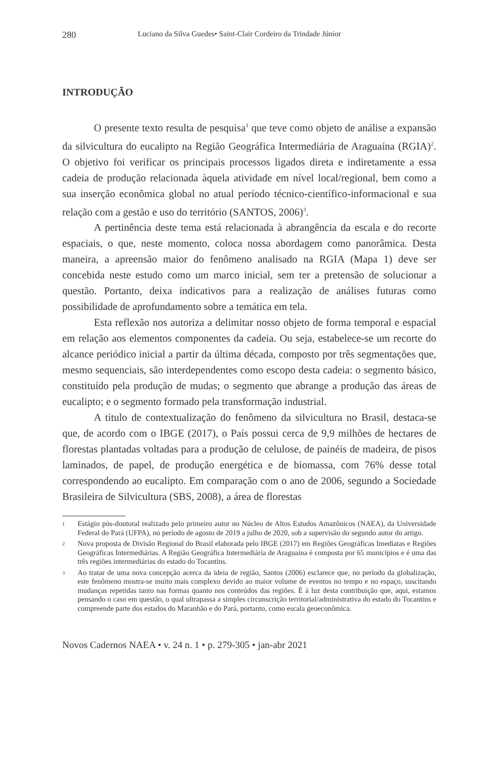280 Luciano da Silva Guedes• Saint-Clair Cordeiro da Trindade Júnior
INTRODUÇÃO
O presente texto resulta de pesquisa<sup>1</sup> que teve como objeto de análise a expansão da silvicultura do eucalipto na Região Geográfica Intermediária de Araguaína (RGIA)<sup>2</sup>. O objetivo foi verificar os principais processos ligados direta e indiretamente a essa cadeia de produção relacionada àquela atividade em nível local/regional, bem como a sua inserção econômica global no atual período técnico-científico-informacional e sua relação com a gestão e uso do território (SANTOS, 2006)<sup>3</sup>.
A pertinência deste tema está relacionada à abrangência da escala e do recorte espaciais, o que, neste momento, coloca nossa abordagem como panorâmica. Desta maneira, a apreensão maior do fenômeno analisado na RGIA (Mapa 1) deve ser concebida neste estudo como um marco inicial, sem ter a pretensão de solucionar a questão. Portanto, deixa indicativos para a realização de análises futuras como possibilidade de aprofundamento sobre a temática em tela.
Esta reflexão nos autoriza a delimitar nosso objeto de forma temporal e espacial em relação aos elementos componentes da cadeia. Ou seja, estabelece-se um recorte do alcance periódico inicial a partir da última década, composto por três segmentações que, mesmo sequenciais, são interdependentes como escopo desta cadeia: o segmento básico, constituído pela produção de mudas; o segmento que abrange a produção das áreas de eucalipto; e o segmento formado pela transformação industrial.
A título de contextualização do fenômeno da silvicultura no Brasil, destaca-se que, de acordo com o IBGE (2017), o País possui cerca de 9,9 milhões de hectares de florestas plantadas voltadas para a produção de celulose, de painéis de madeira, de pisos laminados, de papel, de produção energética e de biomassa, com 76% desse total correspondendo ao eucalipto. Em comparação com o ano de 2006, segundo a Sociedade Brasileira de Silvicultura (SBS, 2008), a área de florestas
1 Estágio pós-doutoral realizado pelo primeiro autor no Núcleo de Altos Estudos Amazônicos (NAEA), da Universidade Federal do Pará (UFPA), no período de agosto de 2019 a julho de 2020, sob a supervisão do segundo autor do artigo.
2 Nova proposta de Divisão Regional do Brasil elaborada pelo IBGE (2017) em Regiões Geográficas Imediatas e Regiões Geográficas Intermediárias. A Região Geográfica Intermediária de Araguaína é composta por 65 municípios e é uma das três regiões intermediárias do estado do Tocantins.
3 Ao tratar de uma nova concepção acerca da ideia de região, Santos (2006) esclarece que, no período da globalização, este fenômeno mostra-se muito mais complexo devido ao maior volume de eventos no tempo e no espaço, suscitando mudanças repetidas tanto nas formas quanto nos conteúdos das regiões. É à luz desta contribuição que, aqui, estamos pensando o caso em questão, o qual ultrapassa a simples circunscrição territorial/administrativa do estado do Tocantins e compreende parte dos estados do Maranhão e do Pará, portanto, como escala geoeconômica.
Novos Cadernos NAEA • v. 24 n. 1 • p. 279-305 • jan-abr 2021